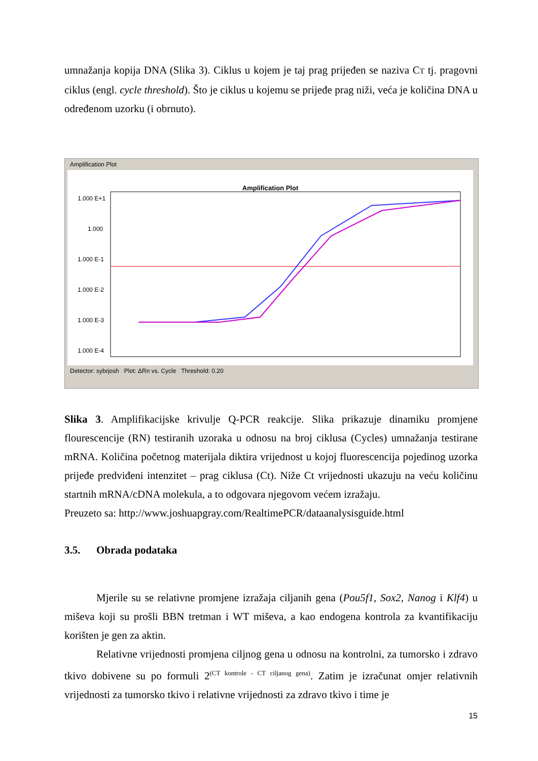umnažanja kopija DNA (Slika 3). Ciklus u kojem je taj prag prijeđen se naziva CT tj. pragovni ciklus (engl. cycle threshold). Što je ciklus u kojemu se prijeđe prag niži, veća je količina DNA u određenom uzorku (i obrnuto).
Amplification Plot
Amplification Plot
1.000 E+1
1.000
1.000 E-1
1.000 E-2
1.000 E-3
1.000 E-4
Detector: sybrjosh Plot: ΔRn vs. Cycle Threshold: 0.20
Slika 3. Amplifikacijske krivulje Q-PCR reakcije. Slika prikazuje dinamiku promjene flourescencije (RN) testiranih uzoraka u odnosu na broj ciklusa (Cycles) umnažanja testirane mRNA. Količina početnog materijala diktira vrijednost u kojoj fluorescencija pojedinog uzorka prijeđe predviđeni intenzitet – prag ciklusa (Ct). Niže Ct vrijednosti ukazuju na veću količinu startnih mRNA/cDNA molekula, a to odgovara njegovom većem izražaju.
Preuzeto sa: http://www.joshuapgray.com/RealtimePCR/dataanalysisguide.html
3.5. Obrada podataka
Mjerile su se relativne promjene izražaja ciljanih gena (Pou5f1, Sox2, Nanog i Klf4) u miševa koji su prošli BBN tretman i WT miševa, a kao endogena kontrola za kvantifikaciju korišten je gen za aktin.
Relativne vrijednosti promjena ciljnog gena u odnosu na kontrolni, za tumorsko i zdravo tkivo dobivene su po formuli 2<sup>(CT kontrole - CT ciljanog gena)</sup>. Zatim je izračunat omjer relativnih vrijednosti za tumorsko tkivo i relativne vrijednosti za zdravo tkivo i time je
15